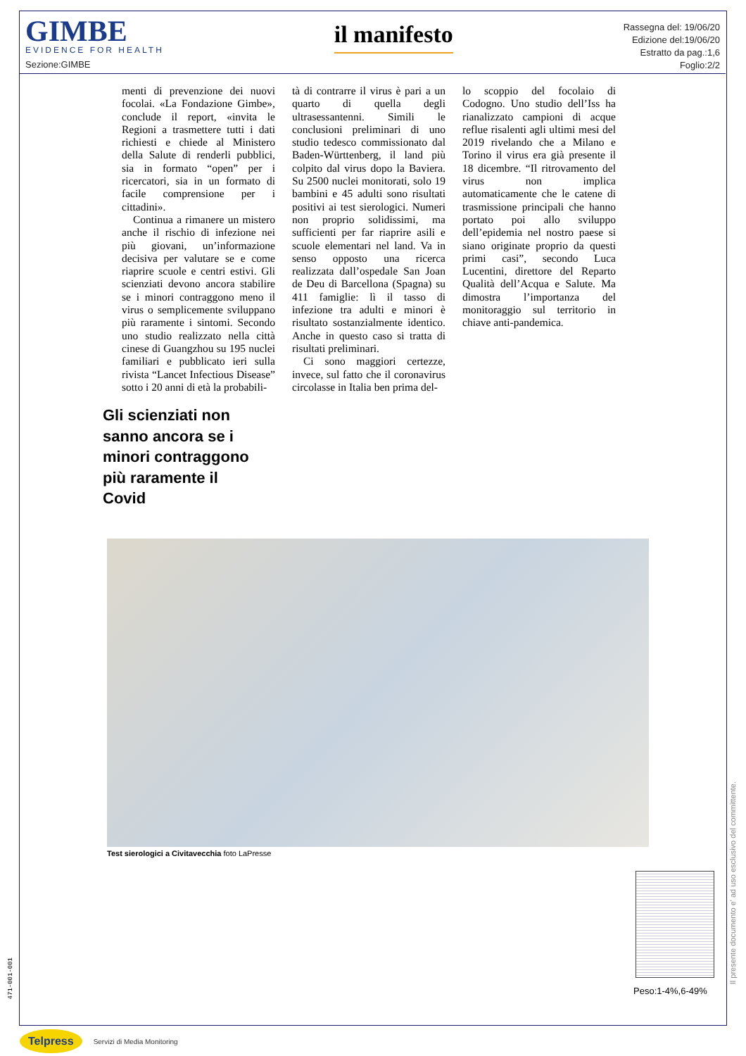GIMBE
EVIDENCE FOR HEALTH
Sezione:GIMBE
il manifesto
Rassegna del: 19/06/20
Edizione del:19/06/20
Estratto da pag.:1,6
Foglio:2/2
menti di prevenzione dei nuovi focolai. «La Fondazione Gimbe», conclude il report, «invita le Regioni a trasmettere tutti i dati richiesti e chiede al Ministero della Salute di renderli pubblici, sia in formato “open” per i ricercatori, sia in un formato di facile comprensione per i cittadini».
Continua a rimanere un mistero anche il rischio di infezione nei più giovani, un’informazione decisiva per valutare se e come riaprire scuole e centri estivi. Gli scienziati devono ancora stabilire se i minori contraggono meno il virus o semplicemente sviluppano più raramente i sintomi. Secondo uno studio realizzato nella città cinese di Guangzhou su 195 nuclei familiari e pubblicato ieri sulla rivista “Lancet Infectious Disease” sotto i 20 anni di età la probabili-
tà di contrarre il virus è pari a un quarto di quella degli ultrasessantenni. Simili le conclusioni preliminari di uno studio tedesco commissionato dal Baden-Württenberg, il land più colpito dal virus dopo la Baviera. Su 2500 nuclei monitorati, solo 19 bambini e 45 adulti sono risultati positivi ai test sierologici. Numeri non proprio solidissimi, ma sufficienti per far riaprire asili e scuole elementari nel land. Va in senso opposto una ricerca realizzata dall’ospedale San Joan de Deu di Barcellona (Spagna) su 411 famiglie: lì il tasso di infezione tra adulti e minori è risultato sostanzialmente identico. Anche in questo caso si tratta di risultati preliminari.
Ci sono maggiori certezze, invece, sul fatto che il coronavirus circolasse in Italia ben prima del-
lo scoppio del focolaio di Codogno. Uno studio dell’Iss ha rianalizzato campioni di acque reflue risalenti agli ultimi mesi del 2019 rivelando che a Milano e Torino il virus era già presente il 18 dicembre. “Il ritrovamento del virus non implica automaticamente che le catene di trasmissione principali che hanno portato poi allo sviluppo dell’epidemia nel nostro paese si siano originate proprio da questi primi casi”, secondo Luca Lucentini, direttore del Reparto Qualità dell’Acqua e Salute. Ma dimostra l’importanza del monitoraggio sul territorio in chiave anti-pandemica.
Gli scienziati non sanno ancora se i minori contraggono più raramente il Covid
Test sierologici a Civitavecchia foto LaPresse
Peso:1-4%,6-49%
Il presente documento e' ad uso esclusivo del committente.
471-001-001
Telpress Servizi di Media Monitoring